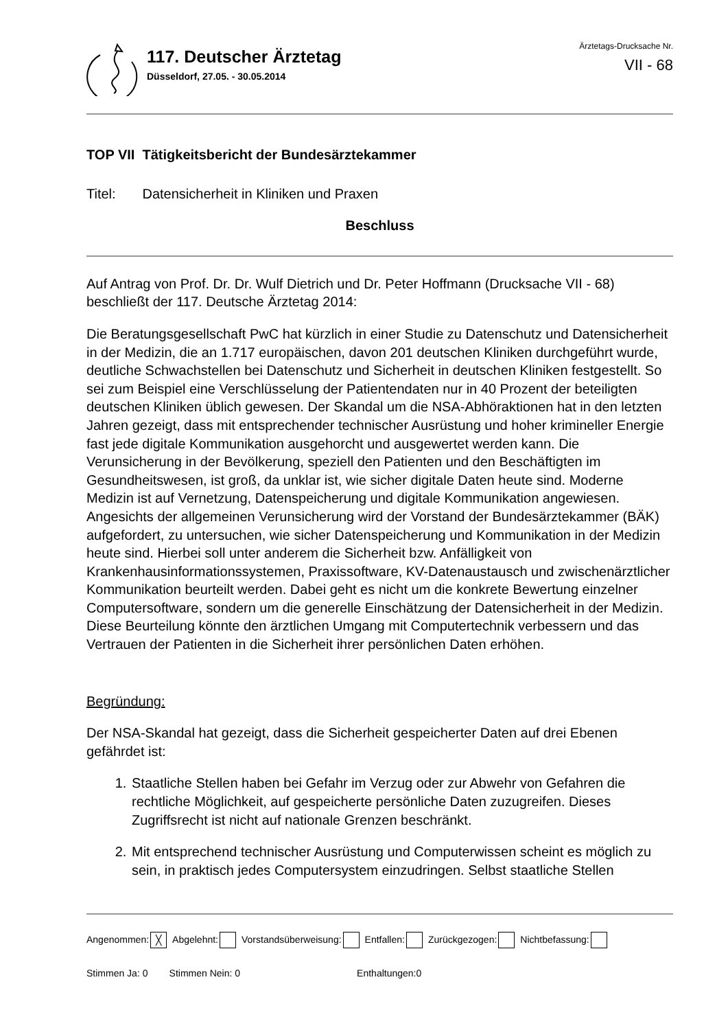117. Deutscher Ärztetag
Düsseldorf, 27.05. - 30.05.2014
Ärztetags-Drucksache Nr.
VII - 68
TOP VII Tätigkeitsbericht der Bundesärztekammer
Titel: Datensicherheit in Kliniken und Praxen
Beschluss
Auf Antrag von Prof. Dr. Dr. Wulf Dietrich und Dr. Peter Hoffmann (Drucksache VII - 68) beschließt der 117. Deutsche Ärztetag 2014:
Die Beratungsgesellschaft PwC hat kürzlich in einer Studie zu Datenschutz und Datensicherheit in der Medizin, die an 1.717 europäischen, davon 201 deutschen Kliniken durchgeführt wurde, deutliche Schwachstellen bei Datenschutz und Sicherheit in deutschen Kliniken festgestellt. So sei zum Beispiel eine Verschlüsselung der Patientendaten nur in 40 Prozent der beteiligten deutschen Kliniken üblich gewesen. Der Skandal um die NSA-Abhöraktionen hat in den letzten Jahren gezeigt, dass mit entsprechender technischer Ausrüstung und hoher krimineller Energie fast jede digitale Kommunikation ausgehorcht und ausgewertet werden kann. Die Verunsicherung in der Bevölkerung, speziell den Patienten und den Beschäftigten im Gesundheitswesen, ist groß, da unklar ist, wie sicher digitale Daten heute sind. Moderne Medizin ist auf Vernetzung, Datenspeicherung und digitale Kommunikation angewiesen. Angesichts der allgemeinen Verunsicherung wird der Vorstand der Bundesärztekammer (BÄK) aufgefordert, zu untersuchen, wie sicher Datenspeicherung und Kommunikation in der Medizin heute sind. Hierbei soll unter anderem die Sicherheit bzw. Anfälligkeit von Krankenhausinformationssystemen, Praxissoftware, KV-Datenaustausch und zwischenärztlicher Kommunikation beurteilt werden. Dabei geht es nicht um die konkrete Bewertung einzelner Computersoftware, sondern um die generelle Einschätzung der Datensicherheit in der Medizin. Diese Beurteilung könnte den ärztlichen Umgang mit Computertechnik verbessern und das Vertrauen der Patienten in die Sicherheit ihrer persönlichen Daten erhöhen.
Begründung:
Der NSA-Skandal hat gezeigt, dass die Sicherheit gespeicherter Daten auf drei Ebenen gefährdet ist:
1. Staatliche Stellen haben bei Gefahr im Verzug oder zur Abwehr von Gefahren die rechtliche Möglichkeit, auf gespeicherte persönliche Daten zuzugreifen. Dieses Zugriffsrecht ist nicht auf nationale Grenzen beschränkt.
2. Mit entsprechend technischer Ausrüstung und Computerwissen scheint es möglich zu sein, in praktisch jedes Computersystem einzudringen. Selbst staatliche Stellen
Angenommen: ╳ Abgelehnt: Vorstandsüberweisung: Entfallen: Zurückgezogen: Nichtbefassung:
Stimmen Ja: 0 Stimmen Nein: 0 Enthaltungen:0